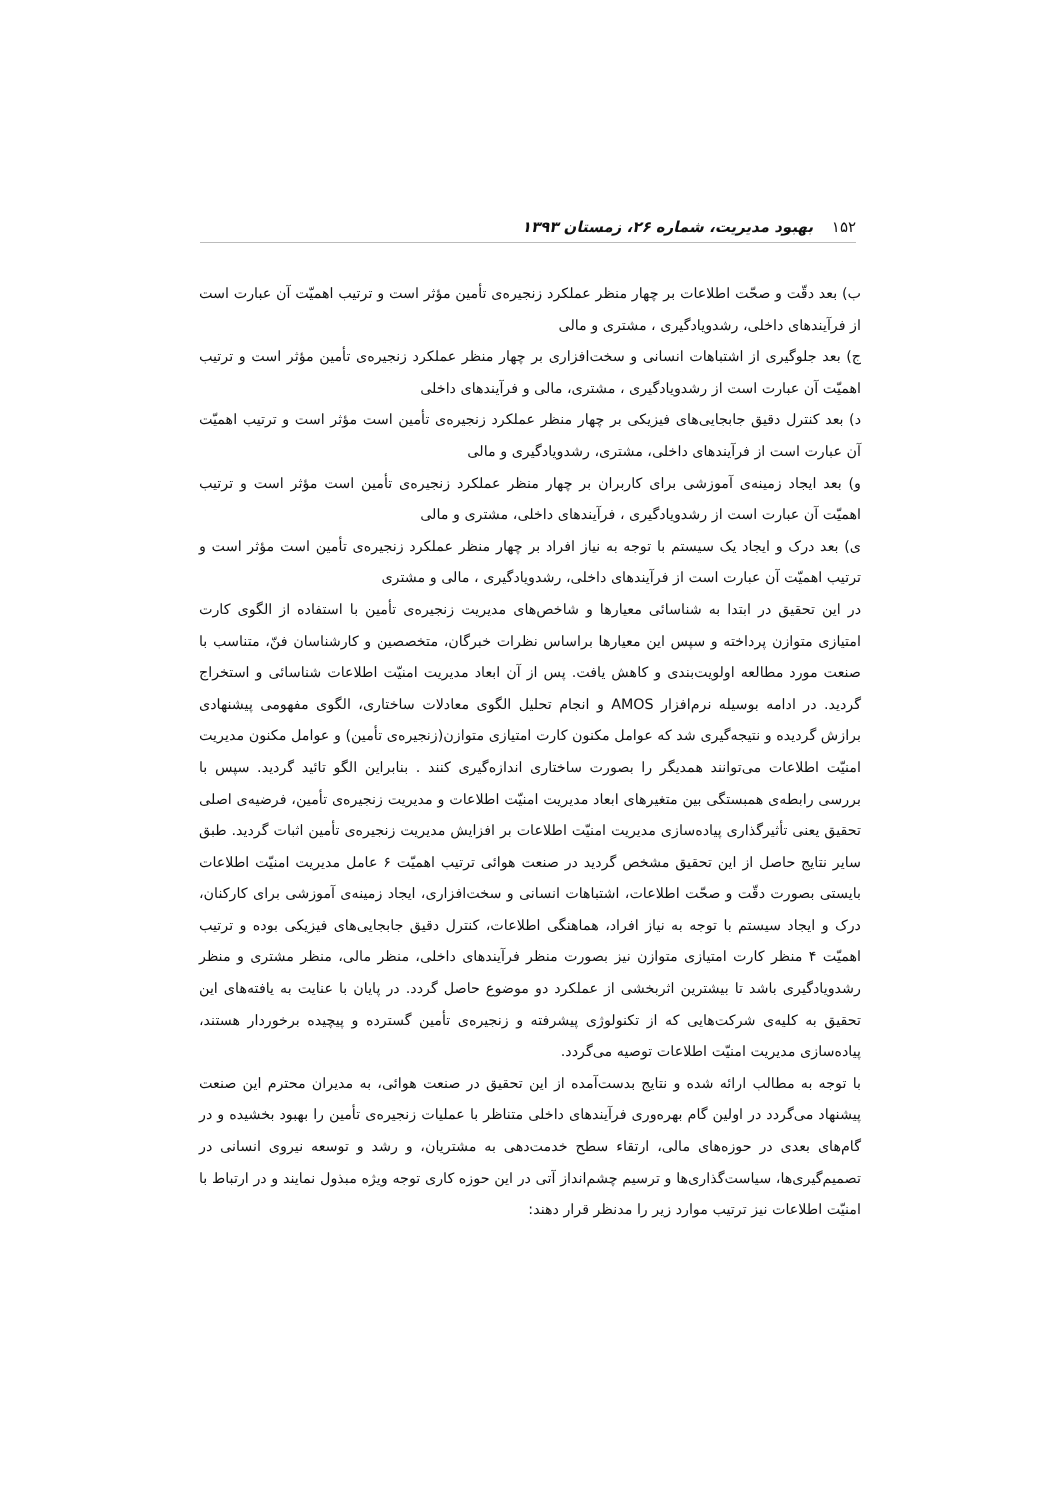۱۵۲ بهبود مدیریت، شماره ۲۶، زمستان ۱۳۹۳
ب) بعد دقّت و صحّت اطلاعات بر چهار منظر عملکرد زنجیره‌ی تأمین مؤثر است و ترتیب اهمیّت آن عبارت است از فرآیندهای داخلی، رشدویادگیری ، مشتری و مالی
ج) بعد جلوگیری از اشتباهات انسانی و سخت‌افزاری بر چهار منظر عملکرد زنجیره‌ی تأمین مؤثر است و ترتیب اهمیّت آن عبارت است از رشدویادگیری ، مشتری، مالی و فرآیندهای داخلی
د) بعد کنترل دقیق جابجایی‌های فیزیکی بر چهار منظر عملکرد زنجیره‌ی تأمین است مؤثر است و ترتیب اهمیّت آن عبارت است از فرآیندهای داخلی، مشتری، رشدویادگیری و مالی
و) بعد ایجاد زمینه‌ی آموزشی برای کاربران بر چهار منظر عملکرد زنجیره‌ی تأمین است مؤثر است و ترتیب اهمیّت آن عبارت است از رشدویادگیری ، فرآیندهای داخلی، مشتری و مالی
ی) بعد درک و ایجاد یک سیستم با توجه به نیاز افراد بر چهار منظر عملکرد زنجیره‌ی تأمین است مؤثر است و ترتیب اهمیّت آن عبارت است از فرآیندهای داخلی، رشدویادگیری ، مالی و مشتری
در این تحقیق در ابتدا به شناسائی معیارها و شاخص‌های مدیریت زنجیره‌ی تأمین با استفاده از الگوی کارت امتیازی متوازن پرداخته و سپس این معیارها براساس نظرات خبرگان، متخصصین و کارشناسان فنّ، متناسب با صنعت مورد مطالعه اولویت‌بندی و کاهش یافت. پس از آن ابعاد مدیریت امنیّت اطلاعات شناسائی و استخراج گردید. در ادامه بوسیله نرم‌افزار AMOS و انجام تحلیل الگوی معادلات ساختاری، الگوی مفهومی پیشنهادی برازش گردیده و نتیجه‌گیری شد که عوامل مکنون کارت امتیازی متوازن(زنجیره‌ی تأمین) و عوامل مکنون مدیریت امنیّت اطلاعات می‌توانند همدیگر را بصورت ساختاری اندازه‌گیری کنند . بنابراین الگو تائید گردید. سپس با بررسی رابطه‌ی همبستگی بین متغیرهای ابعاد مدیریت امنیّت اطلاعات و مدیریت زنجیره‌ی تأمین، فرضیه‌ی اصلی تحقیق یعنی تأثیرگذاری پیاده‌سازی مدیریت امنیّت اطلاعات بر افزایش مدیریت زنجیره‌ی تأمین اثبات گردید. طبق سایر نتایج حاصل از این تحقیق مشخص گردید در صنعت هوائی ترتیب اهمیّت ۶ عامل مدیریت امنیّت اطلاعات بایستی بصورت دقّت و صحّت اطلاعات، اشتباهات انسانی و سخت‌افزاری، ایجاد زمینه‌ی آموزشی برای کارکنان، درک و ایجاد سیستم با توجه به نیاز افراد، هماهنگی اطلاعات، کنترل دقیق جابجایی‌های فیزیکی بوده و ترتیب اهمیّت ۴ منظر کارت امتیازی متوازن نیز بصورت منظر فرآیندهای داخلی، منظر مالی، منظر مشتری و منظر رشدویادگیری باشد تا بیشترین اثربخشی از عملکرد دو موضوع حاصل گردد. در پایان با عنایت به یافته‌های این تحقیق به کلیه‌ی شرکت‌هایی که از تکنولوژی پیشرفته و زنجیره‌ی تأمین گسترده و پیچیده برخوردار هستند، پیاده‌سازی مدیریت امنیّت اطلاعات توصیه می‌گردد.
با توجه به مطالب ارائه شده و نتایج بدست‌آمده از این تحقیق در صنعت هوائی، به مدیران محترم این صنعت پیشنهاد می‌گردد در اولین گام بهره‌وری فرآیندهای داخلی متناظر با عملیات زنجیره‌ی تأمین را بهبود بخشیده و در گام‌های بعدی در حوزه‌های مالی، ارتقاء سطح خدمت‌دهی به مشتریان، و رشد و توسعه نیروی انسانی در تصمیم‌گیری‌ها، سیاست‌گذاری‌ها و ترسیم چشم‌انداز آتی در این حوزه کاری توجه ویژه مبذول نمایند و در ارتباط با امنیّت اطلاعات نیز ترتیب موارد زیر را مدنظر قرار دهند: